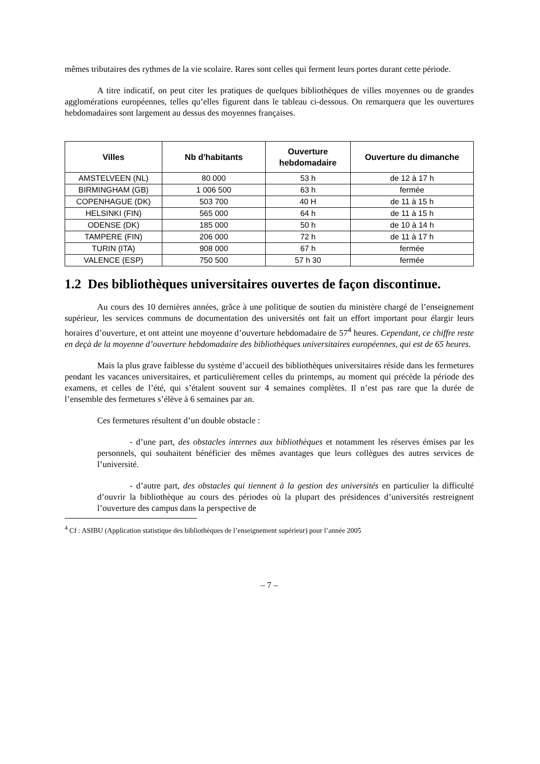mêmes tributaires des rythmes de la vie scolaire. Rares sont celles qui ferment leurs portes durant cette période.
A titre indicatif, on peut citer les pratiques de quelques bibliothèques de villes moyennes ou de grandes agglomérations européennes, telles qu’elles figurent dans le tableau ci-dessous. On remarquera que les ouvertures hebdomadaires sont largement au dessus des moyennes françaises.
| Villes | Nb d'habitants | Ouverture hebdomadaire | Ouverture du dimanche |
| --- | --- | --- | --- |
| AMSTELVEEN (NL) | 80 000 | 53 h | de 12 à 17 h |
| BIRMINGHAM (GB) | 1 006 500 | 63 h | fermée |
| COPENHAGUE (DK) | 503 700 | 40 H | de 11 à 15 h |
| HELSINKI (FIN) | 565 000 | 64 h | de 11 à 15 h |
| ODENSE (DK) | 185 000 | 50 h | de 10 à 14 h |
| TAMPERE (FIN) | 206 000 | 72 h | de 11 à 17 h |
| TURIN (ITA) | 908 000 | 67 h | fermée |
| VALENCE (ESP) | 750 500 | 57 h 30 | fermée |
1.2 Des bibliothèques universitaires ouvertes de façon discontinue.
Au cours des 10 dernières années, grâce à une politique de soutien du ministère chargé de l’enseignement supérieur, les services communs de documentation des universités ont fait un effort important pour élargir leurs horaires d’ouverture, et ont atteint une moyenne d’ouverture hebdomadaire de 57<sup>4</sup> heures. Cependant, ce chiffre reste en deçà de la moyenne d’ouverture hebdomadaire des bibliothèques universitaires européennes, qui est de 65 heures.
Mais la plus grave faiblesse du système d’accueil des bibliothèques universitaires réside dans les fermetures pendant les vacances universitaires, et particulièrement celles du printemps, au moment qui précède la période des examens, et celles de l’été, qui s’étalent souvent sur 4 semaines complètes. Il n’est pas rare que la durée de l’ensemble des fermetures s’élève à 6 semaines par an.
Ces fermetures résultent d’un double obstacle :
- d’une part, des obstacles internes aux bibliothèques et notamment les réserves émises par les personnels, qui souhaitent bénéficier des mêmes avantages que leurs collègues des autres services de l’université.
- d’autre part, des obstacles qui tiennent à la gestion des universités en particulier la difficulté d’ouvrir la bibliothèque au cours des périodes où la plupart des présidences d’universités restreignent l’ouverture des campus dans la perspective de
<sup>4</sup> Cf : ASIBU (Application statistique des bibliothèques de l’enseignement supérieur) pour l’année 2005
– 7 –